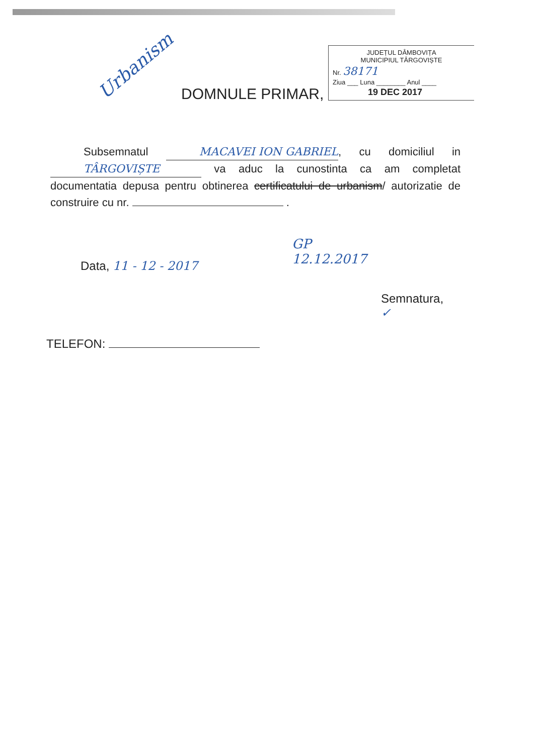JUDEȚUL DÂMBOVIȚA
MUNICIPIUL TÂRGOVIȘTE
Nr. 38171
Ziua ___ Luna ________ Anul ____
19 DEC 2017
Urbanism
DOMNULE PRIMAR,
Subsemnatul MACAVEI ION GABRIEL, cu domiciliul in TÂRGOVIȘTE va aduc la cunostinta ca am completat documentatia depusa pentru obtinerea certificatului de urbanism/ autorizatie de construire cu nr. .
Data, 11 - 12 - 2017
GP
12.12.2017
Semnatura,
✓
TELEFON: